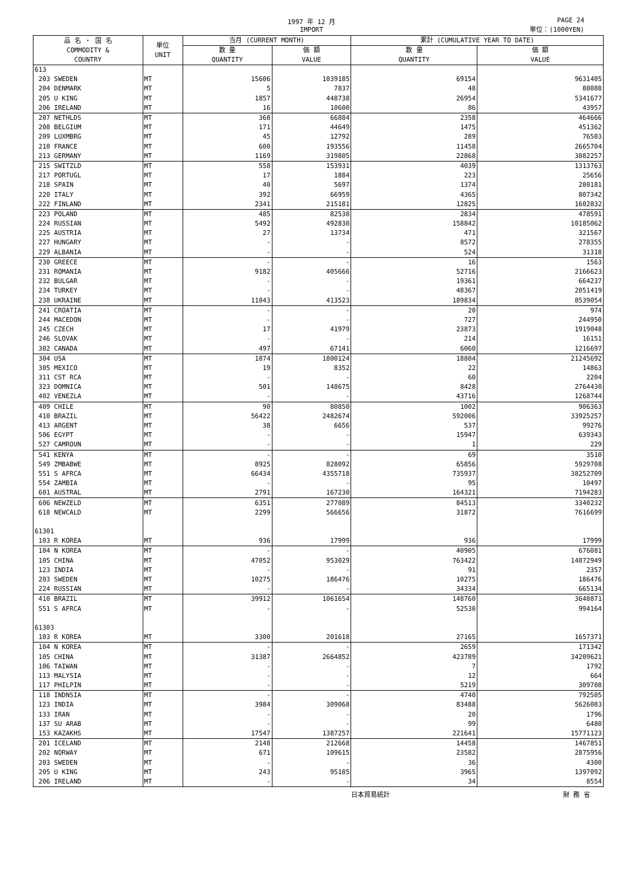1997 年 12 月
IMPORT
PAGE 24
単位：(1000YEN)
| 品 名 ・ 国 名 COMMODITY & COUNTRY | 単位 UNIT | 当月 (CURRENT MONTH) | | 累計 (CUMULATIVE YEAR TO DATE) | |
| --- | --- | --- | --- | --- | --- |
| | | 数 量 QUANTITY | 価 額 VALUE | 数 量 QUANTITY | 価 額 VALUE |
| 613 | | | | | |
| 203 SWEDEN | MT | 15606 | 1039185 | 69154 | 9631405 |
| 204 DENMARK | MT | 5 | 7837 | 48 | 80088 |
| 205 U KING | MT | 1857 | 448738 | 26954 | 5341677 |
| 206 IRELAND | MT | 16 | 10600 | 86 | 43957 |
| 207 NETHLDS | MT | 368 | 66884 | 2358 | 464666 |
| 208 BELGIUM | MT | 171 | 44649 | 1475 | 451362 |
| 209 LUXMBRG | MT | 45 | 12792 | 289 | 76503 |
| 210 FRANCE | MT | 600 | 193556 | 11458 | 2665704 |
| 213 GERMANY | MT | 1169 | 319805 | 22868 | 3882257 |
| 215 SWITZLD | MT | 558 | 153931 | 4039 | 1313763 |
| 217 PORTUGL | MT | 17 | 1884 | 223 | 25656 |
| 218 SPAIN | MT | 40 | 5697 | 1374 | 280181 |
| 220 ITALY | MT | 392 | 66959 | 4365 | 807342 |
| 222 FINLAND | MT | 2341 | 215181 | 12825 | 1602832 |
| 223 POLAND | MT | 485 | 82538 | 2834 | 478591 |
| 224 RUSSIAN | MT | 5492 | 492830 | 158842 | 10185062 |
| 225 AUSTRIA | MT | 27 | 13734 | 471 | 321567 |
| 227 HUNGARY | MT | - | - | 8572 | 278355 |
| 229 ALBANIA | MT | - | - | 524 | 31318 |
| 230 GREECE | MT | - | - | 16 | 1563 |
| 231 ROMANIA | MT | 9182 | 405666 | 52716 | 2166623 |
| 232 BULGAR | MT | - | - | 19361 | 664237 |
| 234 TURKEY | MT | - | - | 48367 | 2051419 |
| 238 UKRAINE | MT | 11043 | 413523 | 189834 | 8539054 |
| 241 CROATIA | MT | - | - | 20 | 974 |
| 244 MACEDON | MT | - | - | 727 | 244950 |
| 245 CZECH | MT | 17 | 41979 | 23873 | 1919048 |
| 246 SLOVAK | MT | - | - | 214 | 16151 |
| 302 CANADA | MT | 497 | 67141 | 6060 | 1216697 |
| 304 USA | MT | 1874 | 1800124 | 18804 | 21245692 |
| 305 MEXICO | MT | 19 | 8352 | 22 | 14863 |
| 311 CST RCA | MT | - | - | 60 | 2204 |
| 323 DOMNICA | MT | 501 | 148675 | 8428 | 2764430 |
| 402 VENEZLA | MT | - | - | 43716 | 1268744 |
| 409 CHILE | MT | 90 | 80850 | 1002 | 906363 |
| 410 BRAZIL | MT | 56422 | 2482674 | 592006 | 33925257 |
| 413 ARGENT | MT | 38 | 6656 | 537 | 99276 |
| 506 EGYPT | MT | - | - | 15947 | 639343 |
| 527 CAMROUN | MT | - | - | 1 | 229 |
| 541 KENYA | MT | - | - | 69 | 3510 |
| 549 ZMBABWE | MT | 8925 | 828092 | 65856 | 5929708 |
| 551 S AFRCA | MT | 66434 | 4355718 | 735937 | 38252709 |
| 554 ZAMBIA | MT | - | - | 95 | 10497 |
| 601 AUSTRAL | MT | 2791 | 167230 | 164321 | 7194283 |
| 606 NEWZELD | MT | 6351 | 277089 | 84513 | 3340232 |
| 618 NEWCALD | MT | 2299 | 566656 | 31872 | 7616699 |
| 61301 | | | | | |
| 103 R KOREA | MT | 936 | 17999 | 936 | 17999 |
| 104 N KOREA | MT | - | - | 40905 | 676081 |
| 105 CHINA | MT | 47052 | 953029 | 763422 | 14872949 |
| 123 INDIA | MT | - | - | 91 | 2357 |
| 203 SWEDEN | MT | 10275 | 186476 | 10275 | 186476 |
| 224 RUSSIAN | MT | - | - | 34334 | 665134 |
| 410 BRAZIL | MT | 39912 | 1061654 | 148760 | 3648871 |
| 551 S AFRCA | MT | - | - | 52530 | 994164 |
| 61303 | | | | | |
| 103 R KOREA | MT | 3300 | 201618 | 27165 | 1657371 |
| 104 N KOREA | MT | - | - | 2659 | 171342 |
| 105 CHINA | MT | 31387 | 2664852 | 423789 | 34209621 |
| 106 TAIWAN | MT | - | - | 7 | 1792 |
| 113 MALYSIA | MT | - | - | 12 | 664 |
| 117 PHILPIN | MT | - | - | 5219 | 309708 |
| 118 INDNSIA | MT | - | - | 4740 | 792505 |
| 123 INDIA | MT | 3984 | 309068 | 83488 | 5626083 |
| 133 IRAN | MT | - | - | 20 | 1796 |
| 137 SU ARAB | MT | - | - | 99 | 6480 |
| 153 KAZAKHS | MT | 17547 | 1387257 | 221641 | 15771123 |
| 201 ICELAND | MT | 2148 | 212668 | 14458 | 1467851 |
| 202 NORWAY | MT | 671 | 109615 | 23582 | 2875956 |
| 203 SWEDEN | MT | - | - | 36 | 4300 |
| 205 U KING | MT | 243 | 95185 | 3965 | 1397092 |
| 206 IRELAND | MT | - | - | 34 | 8554 |
日本貿易統計 財 務 省